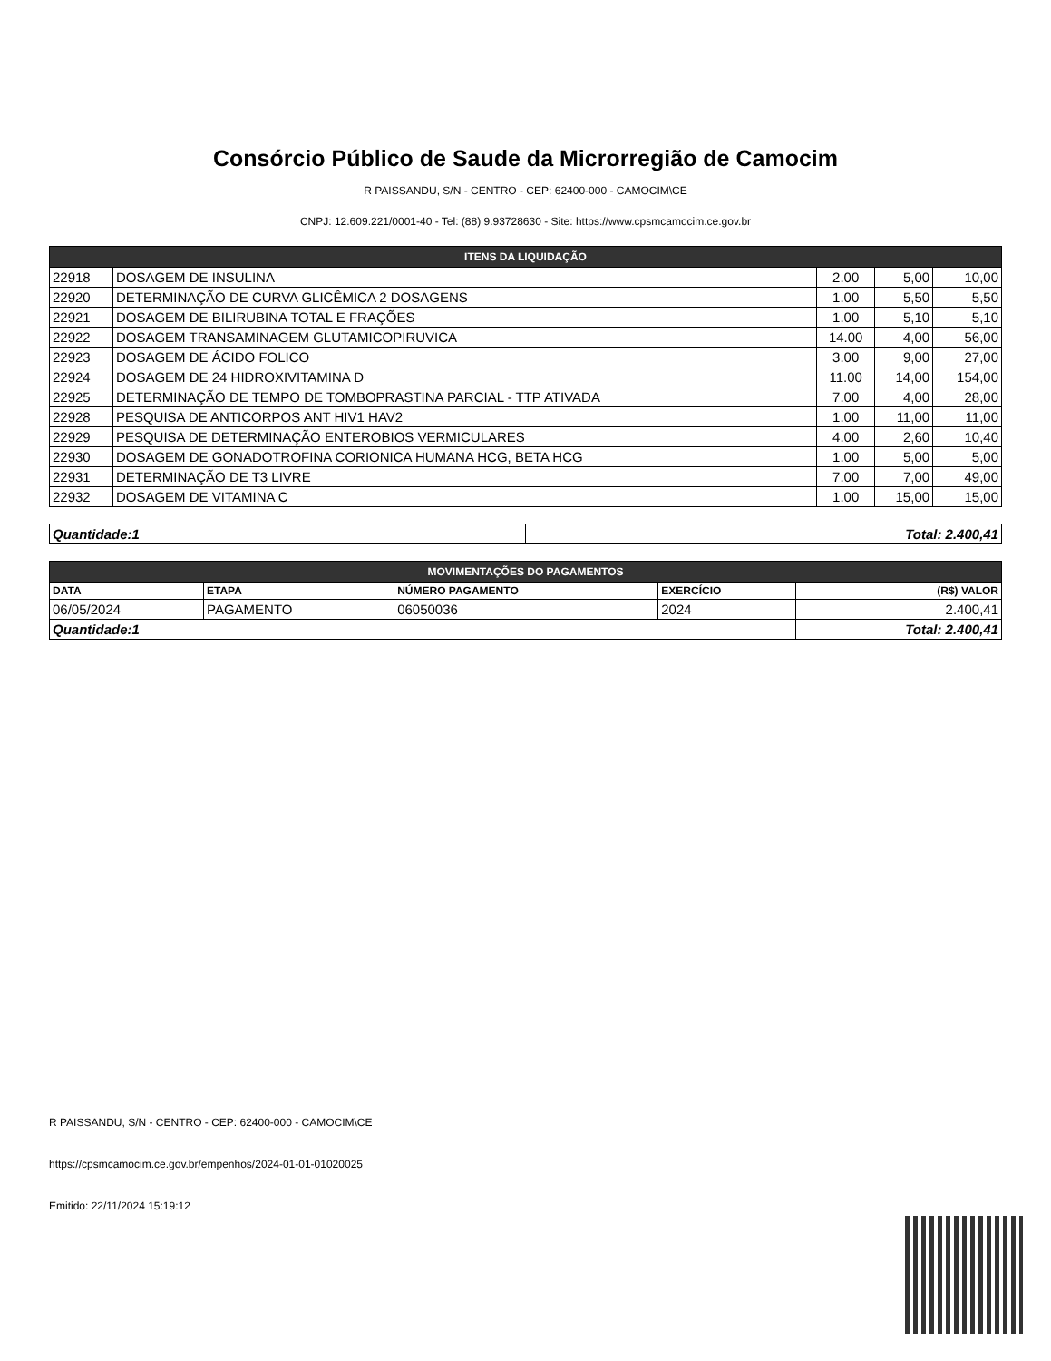Consórcio Público de Saude da Microrregião de Camocim
R PAISSANDU, S/N - CENTRO - CEP: 62400-000 - CAMOCIM\CE
CNPJ: 12.609.221/0001-40 - Tel: (88) 9.93728630 - Site: https://www.cpsmcamocim.ce.gov.br
| ITENS DA LIQUIDAÇÃO | | | | |
| 22918 | DOSAGEM DE INSULINA | 2.00 | 5,00 | 10,00 |
| 22920 | DETERMINAÇÃO DE CURVA GLICÊMICA 2 DOSAGENS | 1.00 | 5,50 | 5,50 |
| 22921 | DOSAGEM DE BILIRUBINA TOTAL E FRAÇÕES | 1.00 | 5,10 | 5,10 |
| 22922 | DOSAGEM TRANSAMINAGEM GLUTAMICOPIRUVICA | 14.00 | 4,00 | 56,00 |
| 22923 | DOSAGEM DE ÁCIDO FOLICO | 3.00 | 9,00 | 27,00 |
| 22924 | DOSAGEM DE 24 HIDROXIVITAMINA D | 11.00 | 14,00 | 154,00 |
| 22925 | DETERMINAÇÃO DE TEMPO DE TOMBOPRASTINA PARCIAL - TTP ATIVADA | 7.00 | 4,00 | 28,00 |
| 22928 | PESQUISA DE ANTICORPOS ANT HIV1 HAV2 | 1.00 | 11,00 | 11,00 |
| 22929 | PESQUISA DE DETERMINAÇÃO ENTEROBIOS VERMICULARES | 4.00 | 2,60 | 10,40 |
| 22930 | DOSAGEM DE GONADOTROFINA CORIONICA HUMANA HCG, BETA HCG | 1.00 | 5,00 | 5,00 |
| 22931 | DETERMINAÇÃO DE T3 LIVRE | 7.00 | 7,00 | 49,00 |
| 22932 | DOSAGEM DE VITAMINA C | 1.00 | 15,00 | 15,00 |
| Quantidade:1 | Total: 2.400,41 |
| MOVIMENTAÇÕES DO PAGAMENTOS | | | | |
| DATA | ETAPA | NÚMERO PAGAMENTO | EXERCÍCIO | (R$) VALOR |
| 06/05/2024 | PAGAMENTO | 06050036 | 2024 | 2.400,41 |
| Quantidade:1 | | | | Total: 2.400,41 |
R PAISSANDU, S/N - CENTRO - CEP: 62400-000 - CAMOCIM\CE
https://cpsmcamocim.ce.gov.br/empenhos/2024-01-01-01020025
Emitido: 22/11/2024 15:19:12